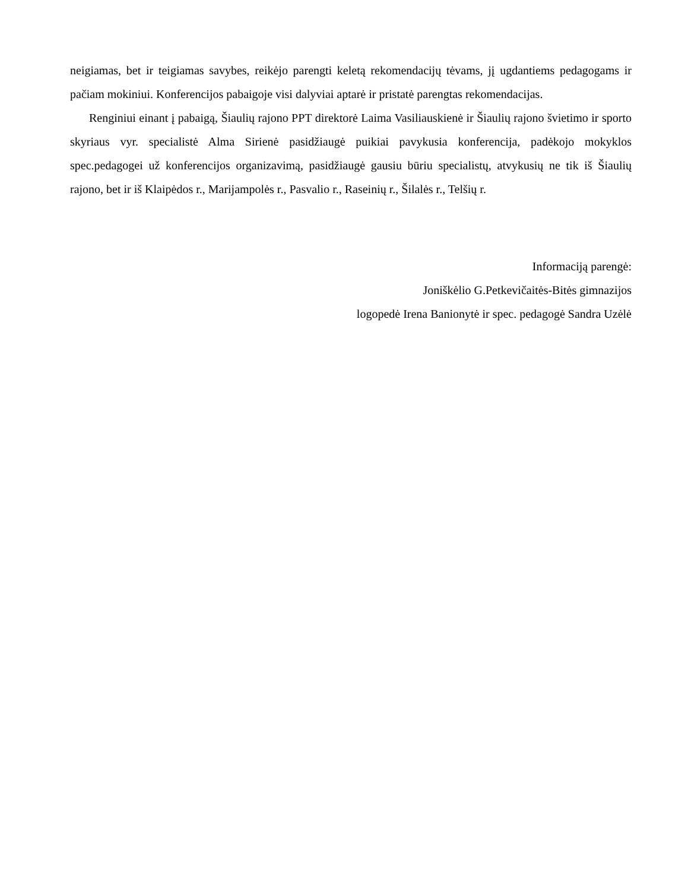neigiamas, bet ir teigiamas savybes, reikėjo parengti keletą rekomendacijų tėvams, jį ugdantiems pedagogams ir pačiam mokiniui. Konferencijos pabaigoje visi dalyviai aptarė ir pristatė parengtas rekomendacijas.
Renginiui einant į pabaigą, Šiaulių rajono PPT direktorė Laima Vasiliauskienė ir Šiaulių rajono švietimo ir sporto skyriaus vyr. specialistė Alma Sirienė pasidžiaugė puikiai pavykusia konferencija, padėkojo mokyklos spec.pedagogei už konferencijos organizavimą, pasidžiaugė gausiu būriu specialistų, atvykusių ne tik iš Šiaulių rajono, bet ir iš Klaipėdos r., Marijampolės r., Pasvalio r., Raseinių r., Šilalės r., Telšių r.
Informaciją parengė:
Joniškėlio G.Petkevičaitės-Bitės gimnazijos
logopedė Irena Banionytė ir spec. pedagogė Sandra Uzėlė